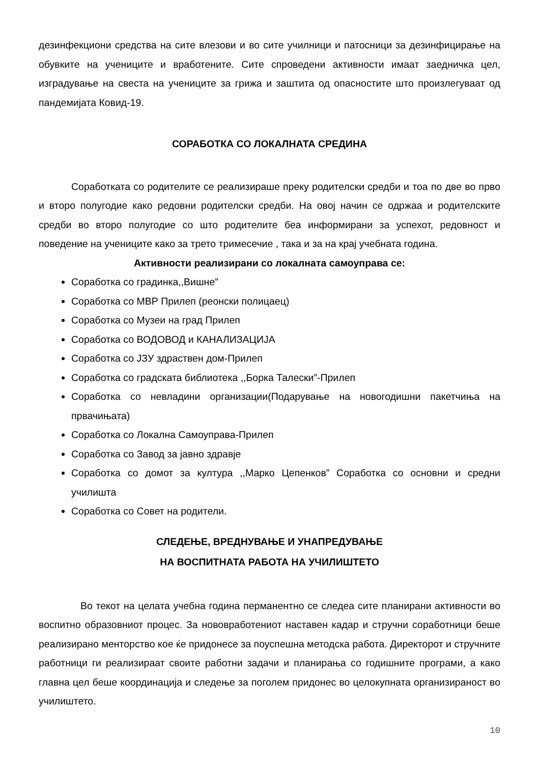дезинфекциони средства на сите влезови и во сите училници и патосници за дезинфицирање на обувките на учениците и вработените. Сите спроведени активности имаат заедничка цел, изградување на свеста на учениците за грижа и заштита од опасностите што произлегуваат од пандемијата Ковид-19.
СОРАБОТКА СО ЛОКАЛНАТА СРЕДИНА
Соработката со родителите се реализираше преку родителски средби и тоа по две во прво и второ полугодие како редовни родителски средби. На овој начин се одржаа и родителските средби во второ полугодие со што родителите беа информирани за успехот, редовност и поведение на учениците како за трето тримесечие , така и за на крај учебната година.
Активности реализирани со локалната самоуправа се:
Соработка со градинка,,Вишне”
Соработка со МВР Прилеп (реонски полицаец)
Соработка со Музеи на град Прилеп
Соработка со ВОДОВОД и КАНАЛИЗАЦИЈА
Соработка со ЈЗУ здраствен дом-Прилеп
Соработка со градската библиотека ,,Борка Талески”-Прилеп
Соработка со невладини организации(Подарување на новогодишни пакетчиња на првачињата)
Соработка со Локална Самоуправа-Прилеп
Соработка со Завод за јавно здравје
Соработка со домот за култура ,,Марко Цепенков” Соработка со основни и средни училишта
Соработка со Совет на родители.
СЛЕДЕЊЕ, ВРЕДНУВАЊЕ И УНАПРЕДУВАЊЕ
НА ВОСПИТНАТА РАБОТА НА УЧИЛИШТЕТО
Во текот на целата учебна година перманентно се следеа сите планирани активности во воспитно образовниот процес. За нововработениот наставен кадар и стручни соработници беше реализирано менторство кое ќе придонесе за поуспешна методска работа. Директорот и стручните работници ги реализираат своите работни задачи и планирања со годишните програми, а како главна цел беше координација и следење за поголем придонес во целокупната организираност во училиштето.
10